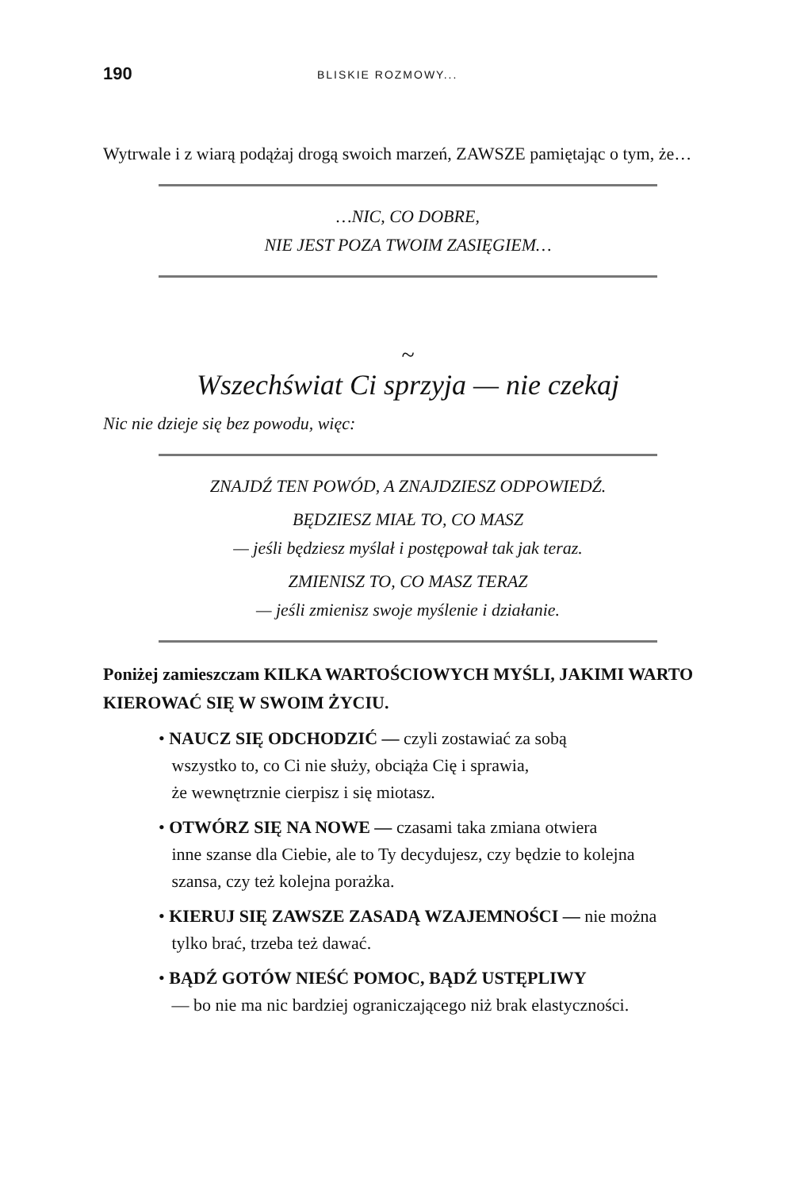190 BLISKIE ROZMOWY...
Wytrwale i z wiarą podążaj drogą swoich marzeń, ZAWSZE pamiętając o tym, że…
…NIC, CO DOBRE,
NIE JEST POZA TWOIM ZASIĘGIEM…
~
Wszechświat Ci sprzyja — nie czekaj
Nic nie dzieje się bez powodu, więc:
ZNAJDŹ TEN POWÓD, A ZNAJDZIESZ ODPOWIEDŹ.
BĘDZIESZ MIAŁ TO, CO MASZ
— jeśli będziesz myślał i postępował tak jak teraz.
ZMIENISZ TO, CO MASZ TERAZ
— jeśli zmienisz swoje myślenie i działanie.
Poniżej zamieszczam KILKA WARTOŚCIOWYCH MYŚLI, JAKIMI WARTO KIEROWAĆ SIĘ W SWOIM ŻYCIU.
• NAUCZ SIĘ ODCHODZIĆ — czyli zostawiać za sobą
wszystko to, co Ci nie służy, obciąża Cię i sprawia,
że wewnętrznie cierpisz i się miotasz.
• OTWÓRZ SIĘ NA NOWE — czasami taka zmiana otwiera
inne szanse dla Ciebie, ale to Ty decydujesz, czy będzie to kolejna
szansa, czy też kolejna porażka.
• KIERUJ SIĘ ZAWSZE ZASADĄ WZAJEMNOŚCI — nie można
tylko brać, trzeba też dawać.
• BĄDŹ GOTÓW NIEŚĆ POMOC, BĄDŹ USTĘPLIWY
— bo nie ma nic bardziej ograniczającego niż brak elastyczności.